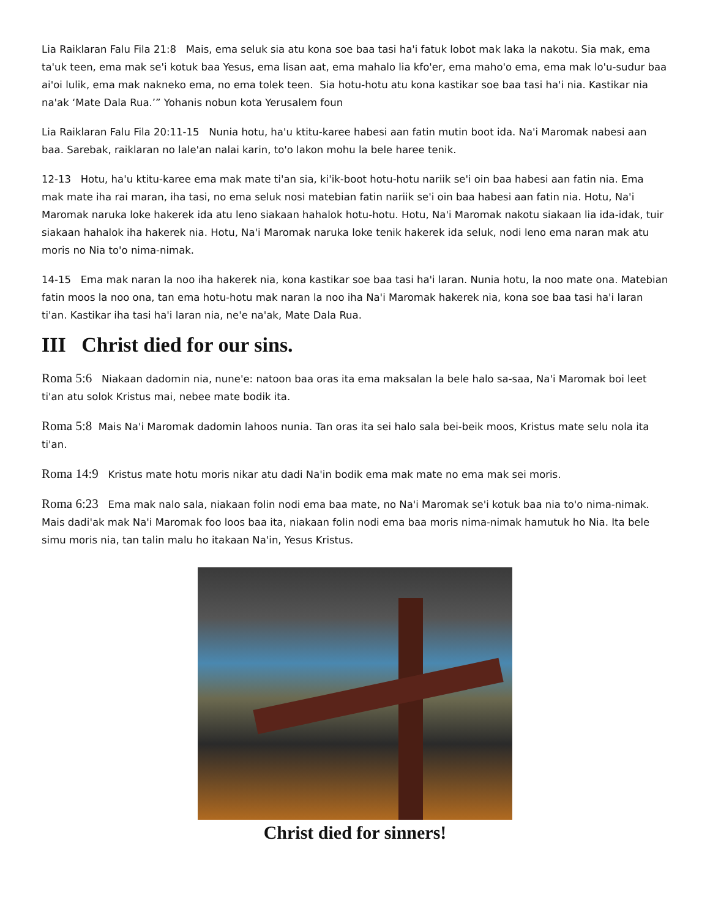Lia Raiklaran Falu Fila 21:8 Mais, ema seluk sia atu kona soe baa tasi ha'i fatuk lobot mak laka la nakotu. Sia mak, ema ta'uk teen, ema mak se'i kotuk baa Yesus, ema lisan aat, ema mahalo lia kfo'er, ema maho'o ema, ema mak lo'u-sudur baa ai'oi lulik, ema mak nakneko ema, no ema tolek teen. Sia hotu-hotu atu kona kastikar soe baa tasi ha'i nia. Kastikar nia na'ak ‘Mate Dala Rua.’” Yohanis nobun kota Yerusalem foun
Lia Raiklaran Falu Fila 20:11-15 Nunia hotu, ha'u ktitu-karee habesi aan fatin mutin boot ida. Na'i Maromak nabesi aan baa. Sarebak, raiklaran no lale'an nalai karin, to'o lakon mohu la bele haree tenik.
12-13 Hotu, ha'u ktitu-karee ema mak mate ti'an sia, ki'ik-boot hotu-hotu nariik se'i oin baa habesi aan fatin nia. Ema mak mate iha rai maran, iha tasi, no ema seluk nosi matebian fatin nariik se'i oin baa habesi aan fatin nia. Hotu, Na'i Maromak naruka loke hakerek ida atu leno siakaan hahalok hotu-hotu. Hotu, Na'i Maromak nakotu siakaan lia ida-idak, tuir siakaan hahalok iha hakerek nia. Hotu, Na'i Maromak naruka loke tenik hakerek ida seluk, nodi leno ema naran mak atu moris no Nia to'o nima-nimak.
14-15 Ema mak naran la noo iha hakerek nia, kona kastikar soe baa tasi ha'i laran. Nunia hotu, la noo mate ona. Matebian fatin moos la noo ona, tan ema hotu-hotu mak naran la noo iha Na'i Maromak hakerek nia, kona soe baa tasi ha'i laran ti'an. Kastikar iha tasi ha'i laran nia, ne'e na'ak, Mate Dala Rua.
III Christ died for our sins.
Roma 5:6 Niakaan dadomin nia, nune'e: natoon baa oras ita ema maksalan la bele halo sa-saa, Na'i Maromak boi leet ti'an atu solok Kristus mai, nebee mate bodik ita.
Roma 5:8 Mais Na'i Maromak dadomin lahoos nunia. Tan oras ita sei halo sala bei-beik moos, Kristus mate selu nola ita ti'an.
Roma 14:9 Kristus mate hotu moris nikar atu dadi Na'in bodik ema mak mate no ema mak sei moris.
Roma 6:23 Ema mak nalo sala, niakaan folin nodi ema baa mate, no Na'i Maromak se'i kotuk baa nia to'o nima-nimak. Mais dadi'ak mak Na'i Maromak foo loos baa ita, niakaan folin nodi ema baa moris nima-nimak hamutuk ho Nia. Ita bele simu moris nia, tan talin malu ho itakaan Na'in, Yesus Kristus.
Christ died for sinners!